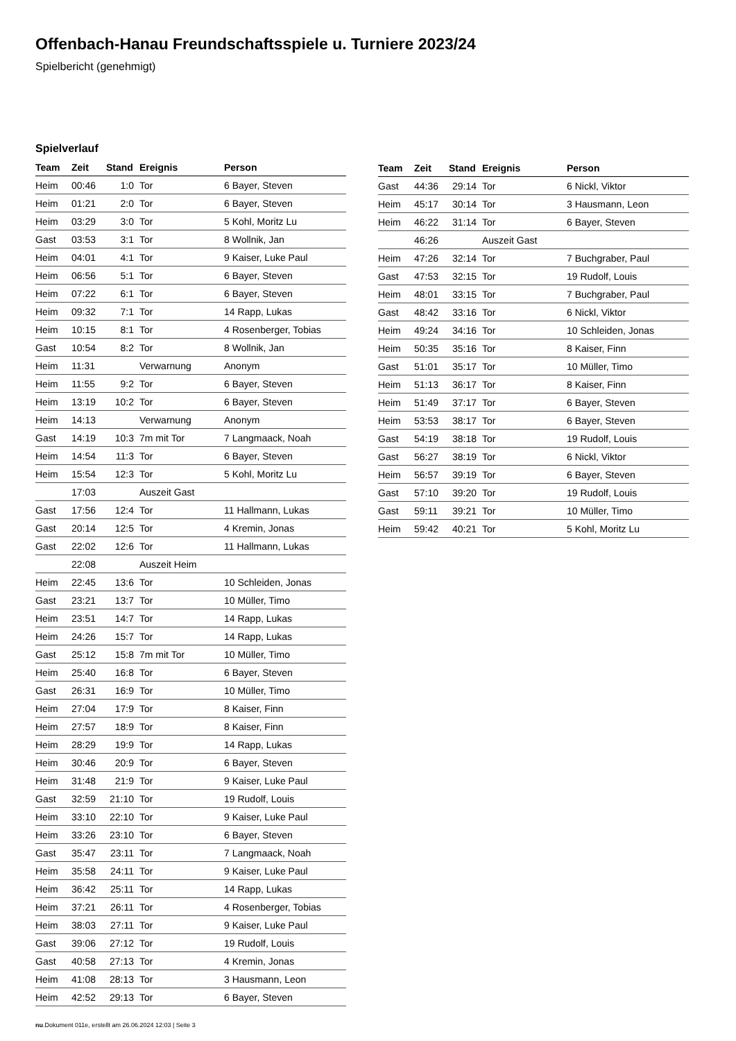Offenbach-Hanau Freundschaftsspiele u. Turniere 2023/24
Spielbericht (genehmigt)
Spielverlauf
| Team | Zeit | Stand | Ereignis | Person |
| --- | --- | --- | --- | --- |
| Heim | 00:46 | 1:0 | Tor | 6 Bayer, Steven |
| Heim | 01:21 | 2:0 | Tor | 6 Bayer, Steven |
| Heim | 03:29 | 3:0 | Tor | 5 Kohl, Moritz Lu |
| Gast | 03:53 | 3:1 | Tor | 8 Wollnik, Jan |
| Heim | 04:01 | 4:1 | Tor | 9 Kaiser, Luke Paul |
| Heim | 06:56 | 5:1 | Tor | 6 Bayer, Steven |
| Heim | 07:22 | 6:1 | Tor | 6 Bayer, Steven |
| Heim | 09:32 | 7:1 | Tor | 14 Rapp, Lukas |
| Heim | 10:15 | 8:1 | Tor | 4 Rosenberger, Tobias |
| Gast | 10:54 | 8:2 | Tor | 8 Wollnik, Jan |
| Heim | 11:31 | | Verwarnung | Anonym |
| Heim | 11:55 | 9:2 | Tor | 6 Bayer, Steven |
| Heim | 13:19 | 10:2 | Tor | 6 Bayer, Steven |
| Heim | 14:13 | | Verwarnung | Anonym |
| Gast | 14:19 | 10:3 | 7m mit Tor | 7 Langmaack, Noah |
| Heim | 14:54 | 11:3 | Tor | 6 Bayer, Steven |
| Heim | 15:54 | 12:3 | Tor | 5 Kohl, Moritz Lu |
| | 17:03 | | Auszeit Gast | |
| Gast | 17:56 | 12:4 | Tor | 11 Hallmann, Lukas |
| Gast | 20:14 | 12:5 | Tor | 4 Kremin, Jonas |
| Gast | 22:02 | 12:6 | Tor | 11 Hallmann, Lukas |
| | 22:08 | | Auszeit Heim | |
| Heim | 22:45 | 13:6 | Tor | 10 Schleiden, Jonas |
| Gast | 23:21 | 13:7 | Tor | 10 Müller, Timo |
| Heim | 23:51 | 14:7 | Tor | 14 Rapp, Lukas |
| Heim | 24:26 | 15:7 | Tor | 14 Rapp, Lukas |
| Gast | 25:12 | 15:8 | 7m mit Tor | 10 Müller, Timo |
| Heim | 25:40 | 16:8 | Tor | 6 Bayer, Steven |
| Gast | 26:31 | 16:9 | Tor | 10 Müller, Timo |
| Heim | 27:04 | 17:9 | Tor | 8 Kaiser, Finn |
| Heim | 27:57 | 18:9 | Tor | 8 Kaiser, Finn |
| Heim | 28:29 | 19:9 | Tor | 14 Rapp, Lukas |
| Heim | 30:46 | 20:9 | Tor | 6 Bayer, Steven |
| Heim | 31:48 | 21:9 | Tor | 9 Kaiser, Luke Paul |
| Gast | 32:59 | 21:10 | Tor | 19 Rudolf, Louis |
| Heim | 33:10 | 22:10 | Tor | 9 Kaiser, Luke Paul |
| Heim | 33:26 | 23:10 | Tor | 6 Bayer, Steven |
| Gast | 35:47 | 23:11 | Tor | 7 Langmaack, Noah |
| Heim | 35:58 | 24:11 | Tor | 9 Kaiser, Luke Paul |
| Heim | 36:42 | 25:11 | Tor | 14 Rapp, Lukas |
| Heim | 37:21 | 26:11 | Tor | 4 Rosenberger, Tobias |
| Heim | 38:03 | 27:11 | Tor | 9 Kaiser, Luke Paul |
| Gast | 39:06 | 27:12 | Tor | 19 Rudolf, Louis |
| Gast | 40:58 | 27:13 | Tor | 4 Kremin, Jonas |
| Heim | 41:08 | 28:13 | Tor | 3 Hausmann, Leon |
| Heim | 42:52 | 29:13 | Tor | 6 Bayer, Steven |
| Team | Zeit | Stand | Ereignis | Person |
| --- | --- | --- | --- | --- |
| Gast | 44:36 | 29:14 | Tor | 6 Nickl, Viktor |
| Heim | 45:17 | 30:14 | Tor | 3 Hausmann, Leon |
| Heim | 46:22 | 31:14 | Tor | 6 Bayer, Steven |
| | 46:26 | | Auszeit Gast | |
| Heim | 47:26 | 32:14 | Tor | 7 Buchgraber, Paul |
| Gast | 47:53 | 32:15 | Tor | 19 Rudolf, Louis |
| Heim | 48:01 | 33:15 | Tor | 7 Buchgraber, Paul |
| Gast | 48:42 | 33:16 | Tor | 6 Nickl, Viktor |
| Heim | 49:24 | 34:16 | Tor | 10 Schleiden, Jonas |
| Heim | 50:35 | 35:16 | Tor | 8 Kaiser, Finn |
| Gast | 51:01 | 35:17 | Tor | 10 Müller, Timo |
| Heim | 51:13 | 36:17 | Tor | 8 Kaiser, Finn |
| Heim | 51:49 | 37:17 | Tor | 6 Bayer, Steven |
| Heim | 53:53 | 38:17 | Tor | 6 Bayer, Steven |
| Gast | 54:19 | 38:18 | Tor | 19 Rudolf, Louis |
| Gast | 56:27 | 38:19 | Tor | 6 Nickl, Viktor |
| Heim | 56:57 | 39:19 | Tor | 6 Bayer, Steven |
| Gast | 57:10 | 39:20 | Tor | 19 Rudolf, Louis |
| Gast | 59:11 | 39:21 | Tor | 10 Müller, Timo |
| Heim | 59:42 | 40:21 | Tor | 5 Kohl, Moritz Lu |
nu.Dokument 011e, erstellt am 26.06.2024 12:03 | Seite 3